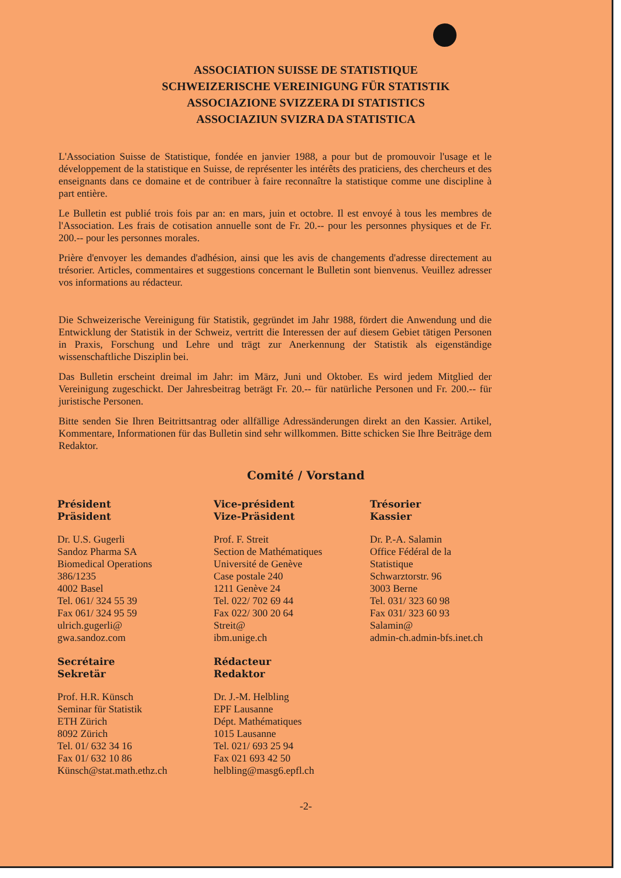ASSOCIATION SUISSE DE STATISTIQUE
SCHWEIZERISCHE VEREINIGUNG FÜR STATISTIK
ASSOCIAZIONE SVIZZERA DI STATISTICS
ASSOCIAZIUN SVIZRA DA STATISTICA
L'Association Suisse de Statistique, fondée en janvier 1988, a pour but de promouvoir l'usage et le développement de la statistique en Suisse, de représenter les intérêts des praticiens, des chercheurs et des enseignants dans ce domaine et de contribuer à faire reconnaître la statistique comme une discipline à part entière.
Le Bulletin est publié trois fois par an: en mars, juin et octobre. Il est envoyé à tous les membres de l'Association. Les frais de cotisation annuelle sont de Fr. 20.-- pour les personnes physiques et de Fr. 200.-- pour les personnes morales.
Prière d'envoyer les demandes d'adhésion, ainsi que les avis de changements d'adresse directement au trésorier. Articles, commentaires et suggestions concernant le Bulletin sont bienvenus. Veuillez adresser vos informations au rédacteur.
Die Schweizerische Vereinigung für Statistik, gegründet im Jahr 1988, fördert die Anwendung und die Entwicklung der Statistik in der Schweiz, vertritt die Interessen der auf diesem Gebiet tätigen Personen in Praxis, Forschung und Lehre und trägt zur Anerkennung der Statistik als eigenständige wissenschaftliche Disziplin bei.
Das Bulletin erscheint dreimal im Jahr: im März, Juni und Oktober. Es wird jedem Mitglied der Vereinigung zugeschickt. Der Jahresbeitrag beträgt Fr. 20.-- für natürliche Personen und Fr. 200.-- für juristische Personen.
Bitte senden Sie Ihren Beitrittsantrag oder allfällige Adressänderungen direkt an den Kassier. Artikel, Kommentare, Informationen für das Bulletin sind sehr willkommen. Bitte schicken Sie Ihre Beiträge dem Redaktor.
Comité / Vorstand
Président
Präsident
Dr. U.S. Gugerli
Sandoz Pharma SA
Biomedical Operations
386/1235
4002 Basel
Tel. 061/ 324 55 39
Fax 061/ 324 95 59
ulrich.gugerli@
gwa.sandoz.com
Vice-président
Vize-Präsident
Prof. F. Streit
Section de Mathématiques
Université de Genève
Case postale 240
1211 Genève 24
Tel. 022/ 702 69 44
Fax 022/ 300 20 64
Streit@
ibm.unige.ch
Trésorier
Kassier
Dr. P.-A. Salamin
Office Fédéral de la
Statistique
Schwarztorstr. 96
3003 Berne
Tel. 031/ 323 60 98
Fax 031/ 323 60 93
Salamin@
admin-ch.admin-bfs.inet.ch
Secrétaire
Sekretär
Prof. H.R. Künsch
Seminar für Statistik
ETH Zürich
8092 Zürich
Tel. 01/ 632 34 16
Fax 01/ 632 10 86
Künsch@stat.math.ethz.ch
Rédacteur
Redaktor
Dr. J.-M. Helbling
EPF Lausanne
Dépt. Mathématiques
1015 Lausanne
Tel. 021/ 693 25 94
Fax 021 693 42 50
helbling@masg6.epfl.ch
-2-